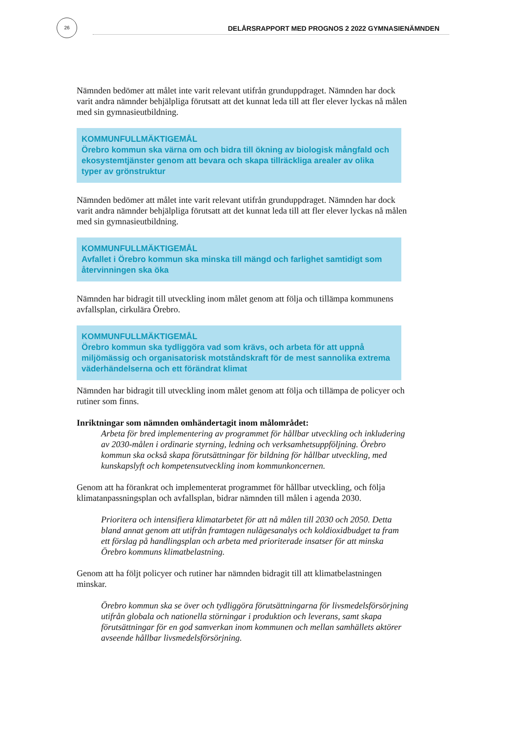26
DELÅRSRAPPORT MED PROGNOS 2 2022 GYMNASIENÄMNDEN
Nämnden bedömer att målet inte varit relevant utifrån grunduppdraget. Nämnden har dock varit andra nämnder behjälpliga förutsatt att det kunnat leda till att fler elever lyckas nå målen med sin gymnasieutbildning.
KOMMUNFULLMÄKTIGEMÅL
Örebro kommun ska värna om och bidra till ökning av biologisk mångfald och ekosystemtjänster genom att bevara och skapa tillräckliga arealer av olika typer av grönstruktur
Nämnden bedömer att målet inte varit relevant utifrån grunduppdraget. Nämnden har dock varit andra nämnder behjälpliga förutsatt att det kunnat leda till att fler elever lyckas nå målen med sin gymnasieutbildning.
KOMMUNFULLMÄKTIGEMÅL
Avfallet i Örebro kommun ska minska till mängd och farlighet samtidigt som återvinningen ska öka
Nämnden har bidragit till utveckling inom målet genom att följa och tillämpa kommunens avfallsplan, cirkulära Örebro.
KOMMUNFULLMÄKTIGEMÅL
Örebro kommun ska tydliggöra vad som krävs, och arbeta för att uppnå miljömässig och organisatorisk motståndskraft för de mest sannolika extrema väderhändelserna och ett förändrat klimat
Nämnden har bidragit till utveckling inom målet genom att följa och tillämpa de policyer och rutiner som finns.
Inriktningar som nämnden omhändertagit inom målområdet:
Arbeta för bred implementering av programmet för hållbar utveckling och inkludering av 2030-målen i ordinarie styrning, ledning och verksamhetsuppföljning. Örebro kommun ska också skapa förutsättningar för bildning för hållbar utveckling, med kunskapslyft och kompetensutveckling inom kommunkoncernen.
Genom att ha förankrat och implementerat programmet för hållbar utveckling, och följa klimatanpassningsplan och avfallsplan, bidrar nämnden till målen i agenda 2030.
Prioritera och intensifiera klimatarbetet för att nå målen till 2030 och 2050. Detta bland annat genom att utifrån framtagen nulägesanalys och koldioxidbudget ta fram ett förslag på handlingsplan och arbeta med prioriterade insatser för att minska Örebro kommuns klimatbelastning.
Genom att ha följt policyer och rutiner har nämnden bidragit till att klimatbelastningen minskar.
Örebro kommun ska se över och tydliggöra förutsättningarna för livsmedelsförsörjning utifrån globala och nationella störningar i produktion och leverans, samt skapa förutsättningar för en god samverkan inom kommunen och mellan samhällets aktörer avseende hållbar livsmedelsförsörjning.